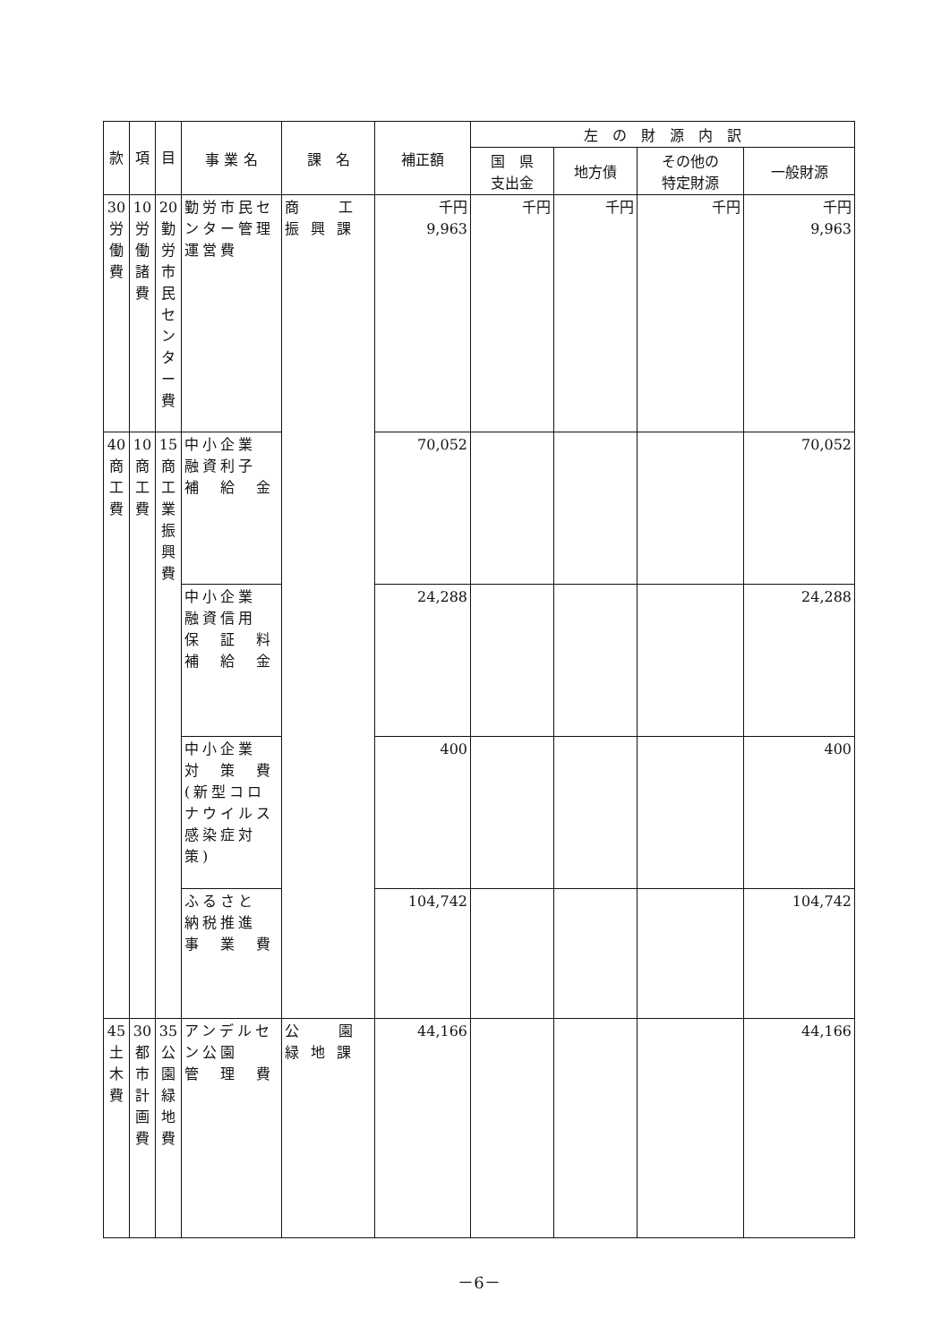| 款 | 項 | 目 | 事 業 名 | 課 名 | 補正額 | 左 の 財 源 内 訳 | | | |
| --- | --- | --- | --- | --- | --- | --- | --- | --- | --- |
| | | | | | | 国 県 支出金 | 地方債 | その他の 特定財源 | 一般財源 |
| 30 労働費 | 10 労働諸費 | 20 勤労市民センター費 | 勤労市民センター管理運営費 | 商 工 振 興 課 | 千円 9,963 | 千円 | 千円 | 千円 | 千円 9,963 |
| 40 商工費 | 10 商工費 | 15 商工業振興費 | 中小企業 融資利子 補 給 金 | | 70,052 | | | | 70,052 |
| | | | 中小企業 融資信用 保 証 料 補 給 金 | | 24,288 | | | | 24,288 |
| | | | 中小企業 対 策 費 (新型コロナウイルス感染症対策) | | 400 | | | | 400 |
| | | | ふるさと 納税推進 事 業 費 | | 104,742 | | | | 104,742 |
| 45 土木費 | 30 都市計画費 | 35 公園緑地費 | アンデルセン公園 管 理 費 | 公 園 緑 地 課 | 44,166 | | | | 44,166 |
－6－